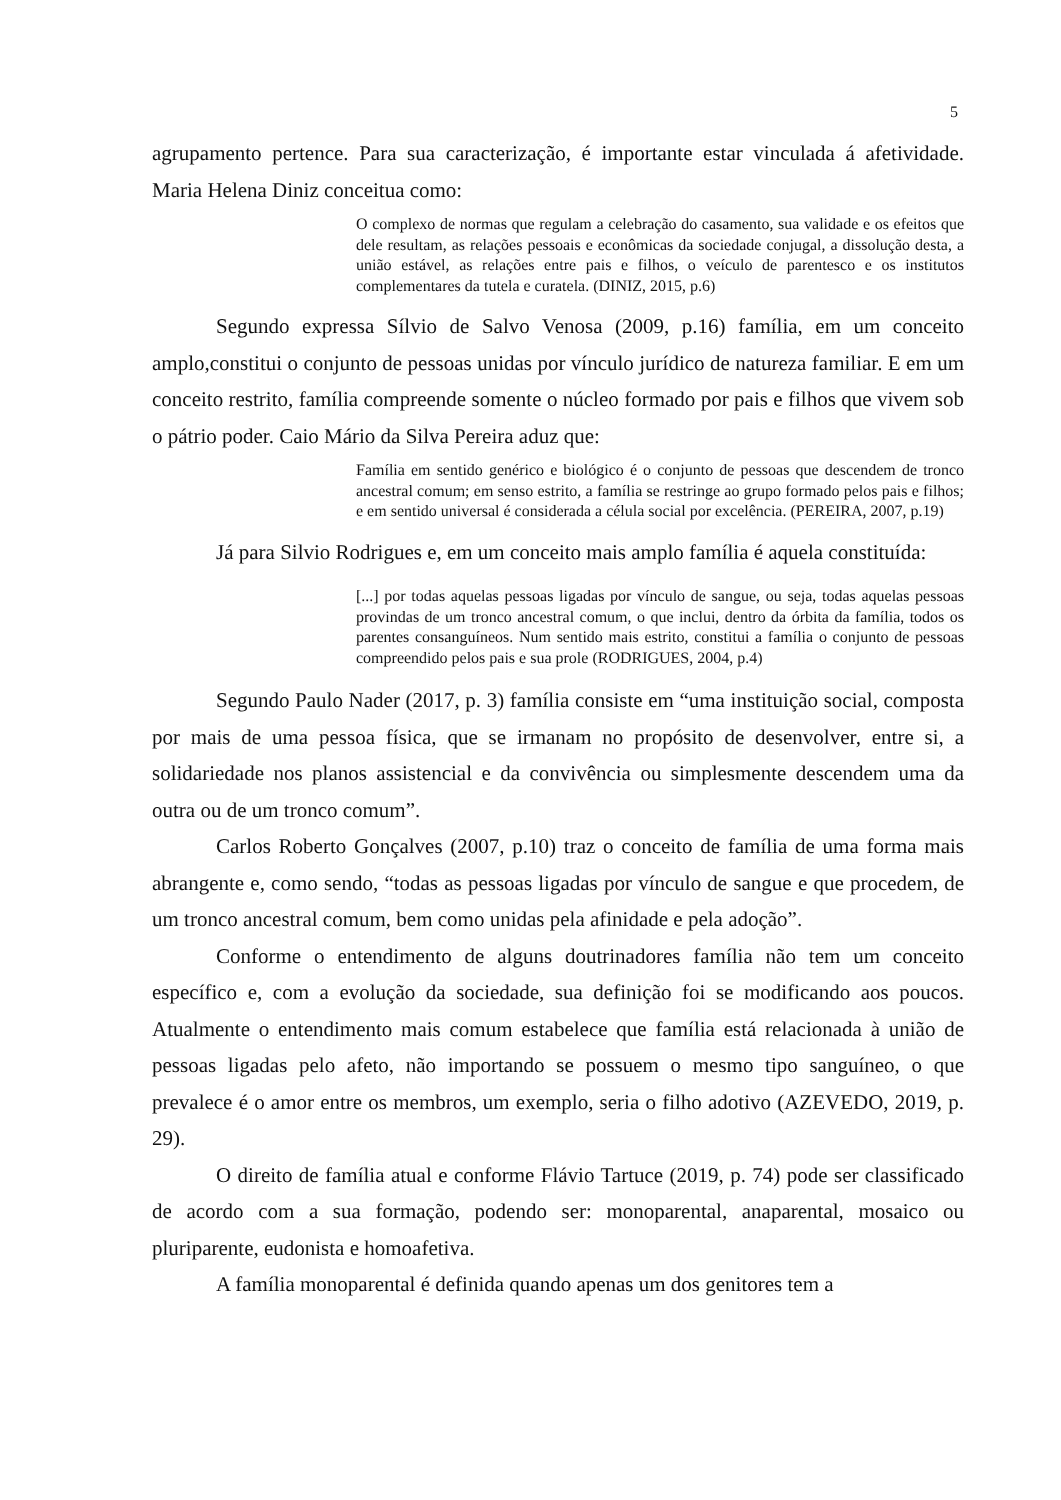5
agrupamento pertence. Para sua caracterização, é importante estar vinculada á afetividade. Maria Helena Diniz conceitua como:
O complexo de normas que regulam a celebração do casamento, sua validade e os efeitos que dele resultam, as relações pessoais e econômicas da sociedade conjugal, a dissolução desta, a união estável, as relações entre pais e filhos, o veículo de parentesco e os institutos complementares da tutela e curatela. (DINIZ, 2015, p.6)
Segundo expressa Sílvio de Salvo Venosa (2009, p.16) família, em um conceito amplo,constitui o conjunto de pessoas unidas por vínculo jurídico de natureza familiar. E em um conceito restrito, família compreende somente o núcleo formado por pais e filhos que vivem sob o pátrio poder. Caio Mário da Silva Pereira aduz que:
Família em sentido genérico e biológico é o conjunto de pessoas que descendem de tronco ancestral comum; em senso estrito, a família se restringe ao grupo formado pelos pais e filhos; e em sentido universal é considerada a célula social por excelência. (PEREIRA, 2007, p.19)
Já para Silvio Rodrigues e, em um conceito mais amplo família é aquela constituída:
[...] por todas aquelas pessoas ligadas por vínculo de sangue, ou seja, todas aquelas pessoas provindas de um tronco ancestral comum, o que inclui, dentro da órbita da família, todos os parentes consanguíneos. Num sentido mais estrito, constitui a família o conjunto de pessoas compreendido pelos pais e sua prole (RODRIGUES, 2004, p.4)
Segundo Paulo Nader (2017, p. 3) família consiste em “uma instituição social, composta por mais de uma pessoa física, que se irmanam no propósito de desenvolver, entre si, a solidariedade nos planos assistencial e da convivência ou simplesmente descendem uma da outra ou de um tronco comum”.
Carlos Roberto Gonçalves (2007, p.10) traz o conceito de família de uma forma mais abrangente e, como sendo, “todas as pessoas ligadas por vínculo de sangue e que procedem, de um tronco ancestral comum, bem como unidas pela afinidade e pela adoção”.
Conforme o entendimento de alguns doutrinadores família não tem um conceito específico e, com a evolução da sociedade, sua definição foi se modificando aos poucos. Atualmente o entendimento mais comum estabelece que família está relacionada à união de pessoas ligadas pelo afeto, não importando se possuem o mesmo tipo sanguíneo, o que prevalece é o amor entre os membros, um exemplo, seria o filho adotivo (AZEVEDO, 2019, p. 29).
O direito de família atual e conforme Flávio Tartuce (2019, p. 74) pode ser classificado de acordo com a sua formação, podendo ser: monoparental, anaparental, mosaico ou pluriparente, eudonista e homoafetiva.
A família monoparental é definida quando apenas um dos genitores tem a